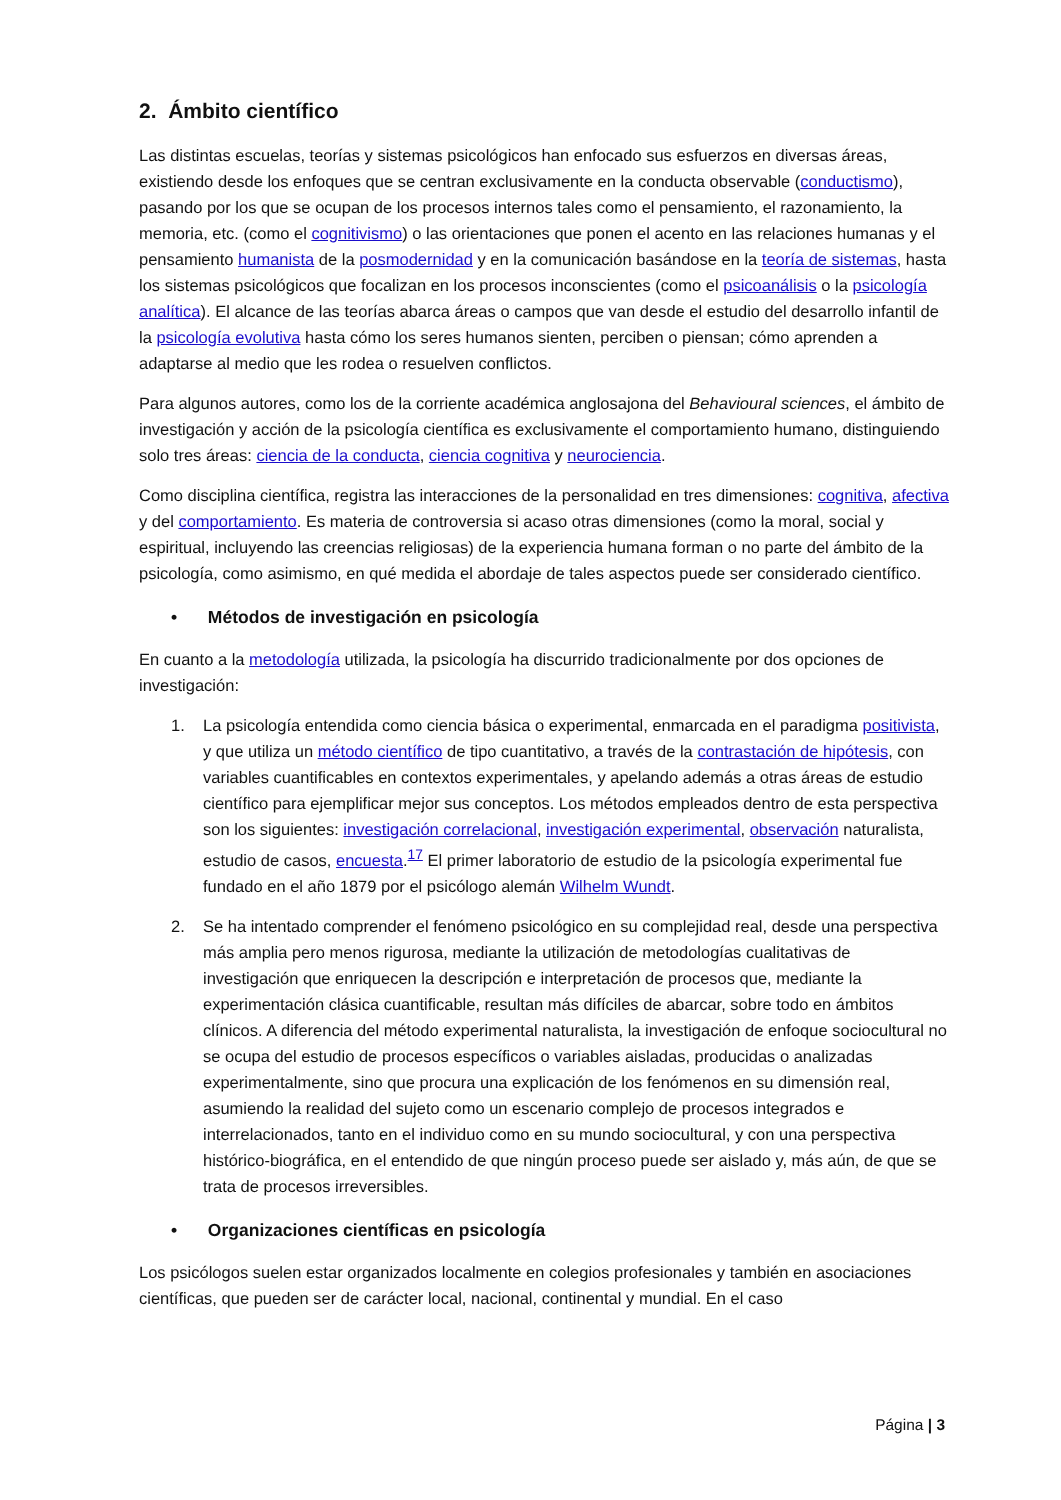2. Ámbito científico
Las distintas escuelas, teorías y sistemas psicológicos han enfocado sus esfuerzos en diversas áreas, existiendo desde los enfoques que se centran exclusivamente en la conducta observable (conductismo), pasando por los que se ocupan de los procesos internos tales como el pensamiento, el razonamiento, la memoria, etc. (como el cognitivismo) o las orientaciones que ponen el acento en las relaciones humanas y el pensamiento humanista de la posmodernidad y en la comunicación basándose en la teoría de sistemas, hasta los sistemas psicológicos que focalizan en los procesos inconscientes (como el psicoanálisis o la psicología analítica). El alcance de las teorías abarca áreas o campos que van desde el estudio del desarrollo infantil de la psicología evolutiva hasta cómo los seres humanos sienten, perciben o piensan; cómo aprenden a adaptarse al medio que les rodea o resuelven conflictos.
Para algunos autores, como los de la corriente académica anglosajona del Behavioural sciences, el ámbito de investigación y acción de la psicología científica es exclusivamente el comportamiento humano, distinguiendo solo tres áreas: ciencia de la conducta, ciencia cognitiva y neurociencia.
Como disciplina científica, registra las interacciones de la personalidad en tres dimensiones: cognitiva, afectiva y del comportamiento. Es materia de controversia si acaso otras dimensiones (como la moral, social y espiritual, incluyendo las creencias religiosas) de la experiencia humana forman o no parte del ámbito de la psicología, como asimismo, en qué medida el abordaje de tales aspectos puede ser considerado científico.
• Métodos de investigación en psicología
En cuanto a la metodología utilizada, la psicología ha discurrido tradicionalmente por dos opciones de investigación:
1. La psicología entendida como ciencia básica o experimental, enmarcada en el paradigma positivista, y que utiliza un método científico de tipo cuantitativo, a través de la contrastación de hipótesis, con variables cuantificables en contextos experimentales, y apelando además a otras áreas de estudio científico para ejemplificar mejor sus conceptos. Los métodos empleados dentro de esta perspectiva son los siguientes: investigación correlacional, investigación experimental, observación naturalista, estudio de casos, encuesta.<sup>17</sup> El primer laboratorio de estudio de la psicología experimental fue fundado en el año 1879 por el psicólogo alemán Wilhelm Wundt.
2. Se ha intentado comprender el fenómeno psicológico en su complejidad real, desde una perspectiva más amplia pero menos rigurosa, mediante la utilización de metodologías cualitativas de investigación que enriquecen la descripción e interpretación de procesos que, mediante la experimentación clásica cuantificable, resultan más difíciles de abarcar, sobre todo en ámbitos clínicos. A diferencia del método experimental naturalista, la investigación de enfoque sociocultural no se ocupa del estudio de procesos específicos o variables aisladas, producidas o analizadas experimentalmente, sino que procura una explicación de los fenómenos en su dimensión real, asumiendo la realidad del sujeto como un escenario complejo de procesos integrados e interrelacionados, tanto en el individuo como en su mundo sociocultural, y con una perspectiva histórico-biográfica, en el entendido de que ningún proceso puede ser aislado y, más aún, de que se trata de procesos irreversibles.
• Organizaciones científicas en psicología
Los psicólogos suelen estar organizados localmente en colegios profesionales y también en asociaciones científicas, que pueden ser de carácter local, nacional, continental y mundial. En el caso
Página | 3